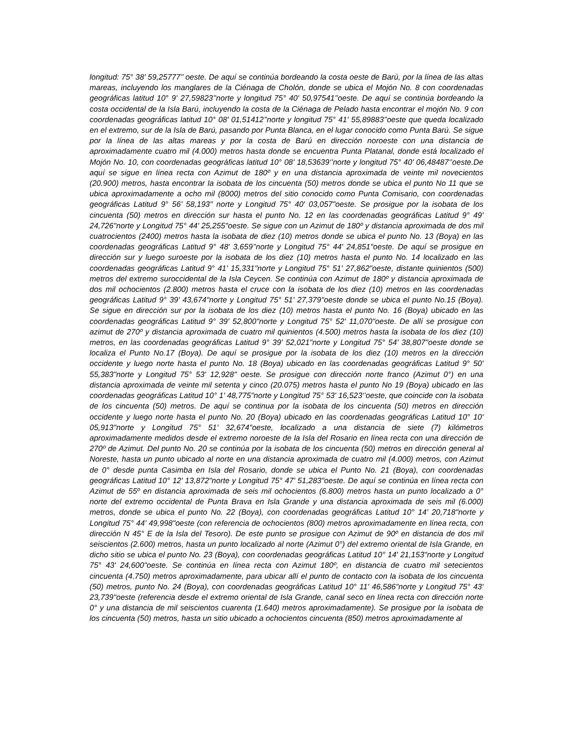longitud: 75° 38' 59,25777’’ oeste. De aquí se continúa bordeando la costa oeste de Barú, por la línea de las altas mareas, incluyendo los manglares de la Ciénaga de Cholón, donde se ubica el Mojón No. 8 con coordenadas geográficas latitud 10° 9' 27,59823’’norte y longitud 75° 40' 50,97541’’oeste. De aquí se continúa bordeando la costa occidental de la Isla Barú, incluyendo la costa de la Ciénaga de Pelado hasta encontrar el mojón No. 9 con coordenadas geográficas latitud 10° 08' 01,51412’’norte y longitud 75° 41' 55,89883’’oeste que queda localizado en el extremo, sur de la Isla de Barú, pasando por Punta Blanca, en el lugar conocido como Punta Barú. Se sigue por la línea de las altas mareas y por la costa de Barú en dirección noroeste con una distancia de aproximadamente cuatro mil (4.000) metros hasta donde se encuentra Punta Platanal, donde está localizado el Mojón No. 10, con coordenadas geográficas latitud 10° 08' 18,53639‘’norte y longitud 75° 40' 06,48487‘’oeste.De aquí se sigue en línea recta con Azimut de 180º y en una distancia aproximada de veinte mil novecientos (20.900) metros, hasta encontrar la isobata de los cincuenta (50) metros donde se ubica el punto No 11 que se ubica aproximadamente a ocho mil (8000) metros del sitio conocido como Punta Comisario, con coordenadas geográficas Latitud 9° 56' 58,193" norte y Longitud 75° 40' 03,057"oeste. Se prosigue por la isobata de los cincuenta (50) metros en dirección sur hasta el punto No. 12 en las coordenadas geográficas Latitud 9° 49' 24,726"norte y Longitud 75° 44' 25,255"oeste. Se sigue con un Azimut de 180º y distancia aproximada de dos mil cuatrocientos (2400) metros hasta la isobata de diez (10) metros donde se ubica el punto No. 13 (Boya) en las coordenadas geográficas Latitud 9° 48' 3,659’’norte y Longitud 75° 44' 24,851"oeste. De aquí se prosigue en dirección sur y luego suroeste por la isobata de los diez (10) metros hasta el punto No. 14 localizado en las coordenadas geográficas Latitud 9° 41' 15,331"norte y Longitud 75° 51' 27,862"oeste, distante quinientos (500) metros del extremo suroccidental de la Isla Ceycen. Se continúa con Azimut de 180º y distancia aproximada de dos mil ochocientos (2.800) metros hasta el cruce con la isobata de los diez (10) metros en las coordenadas geográficas Latitud 9° 39' 43,674"norte y Longitud 75° 51' 27,379"oeste donde se ubica el punto No.15 (Boya). Se sigue en dirección sur por la isobata de los diez (10) metros hasta el punto No. 16 (Boya) ubicado en las coordenadas geográficas Latitud 9° 39' 52,800"norte y Longitud 75° 52' 11,070"oeste. De allí se prosigue con azimut de 270º y distancia aproximada de cuatro mil quinientos (4.500) metros hasta la isobata de los diez (10) metros, en las coordenadas geográficas Latitud 9° 39' 52,021"norte y Longitud 75° 54' 38,807"oeste donde se localiza el Punto No.17 (Boya). De aquí se prosigue por la isobata de los diez (10) metros en la dirección occidente y luego norte hasta el punto No. 18 (Boya) ubicado en las coordenadas geográficas Latitud 9° 50' 55,383"norte y Longitud 75° 53' 12,928" oeste. Se prosigue con dirección norte franco (Azimut 0°) en una distancia aproximada de veinte mil setenta y cinco (20.075) metros hasta el punto No 19 (Boya) ubicado en las coordenadas geográficas Latitud 10° 1' 48,775"norte y Longitud 75° 53' 16,523‘’oeste, que coincide con la isobata de los cincuenta (50) metros. De aquí se continua por la isobata de los cincuenta (50) metros en dirección occidente y luego norte hasta el punto No. 20 (Boya) ubicado en las coordenadas geográficas Latitud 10° 10' 05,913"norte y Longitud 75° 51' 32,674"oeste, localizado a una distancia de siete (7) kilómetros aproximadamente medidos desde el extremo noroeste de la Isla del Rosario en línea recta con una dirección de 270º de Azimut. Del punto No. 20 se continúa por la isobata de los cincuenta (50) metros en dirección general al Noreste, hasta un punto ubicado al norte en una distancia aproximada de cuatro mil (4.000) metros, con Azimut de 0° desde punta Casimba en Isla del Rosario, donde se ubica el Punto No. 21 (Boya), con coordenadas geográficas Latitud 10° 12' 13,872"norte y Longitud 75° 47' 51,283"oeste. De aquí se continúa en línea recta con Azimut de 55º en distancia aproximada de seis mil ochocientos (6.800) metros hasta un punto localizado a 0° norte del extremo occidental de Punta Brava en Isla Grande y una distancia aproximada de seis mil (6.000) metros, donde se ubica el punto No. 22 (Boya), con coordenadas geográficas Latitud 10° 14' 20,718"norte y Longitud 75° 44' 49,998"oeste (con referencia de ochocientos (800) metros aproximadamente en línea recta, con dirección N 45° E de la Isla del Tesoro). De este punto se prosigue con Azimut de 90º en distancia de dos mil seiscientos (2.600) metros, hasta un punto localizado al norte (Azimut 0°) del extremo oriental de Isla Grande, en dicho sitio se ubica el punto No. 23 (Boya), con coordenadas geográficas Latitud 10° 14' 21,153"norte y Longitud 75° 43' 24,600"oeste. Se continúa en línea recta con Azimut 180º, en distancia de cuatro mil setecientos cincuenta (4.750) metros aproximadamente, para ubicar allí el punto de contacto con la isobata de los cincuenta (50) metros, punto No. 24 (Boya), con coordenadas geográficas Latitud 10° 11' 46,586"norte y Longitud 75° 43' 23,739"oeste (referencia desde el extremo oriental de Isla Grande, canal seco en línea recta con dirección norte 0° y una distancia de mil seiscientos cuarenta (1.640) metros aproximadamente). Se prosigue por la isobata de los cincuenta (50) metros, hasta un sitio ubicado a ochocientos cincuenta (850) metros aproximadamente al